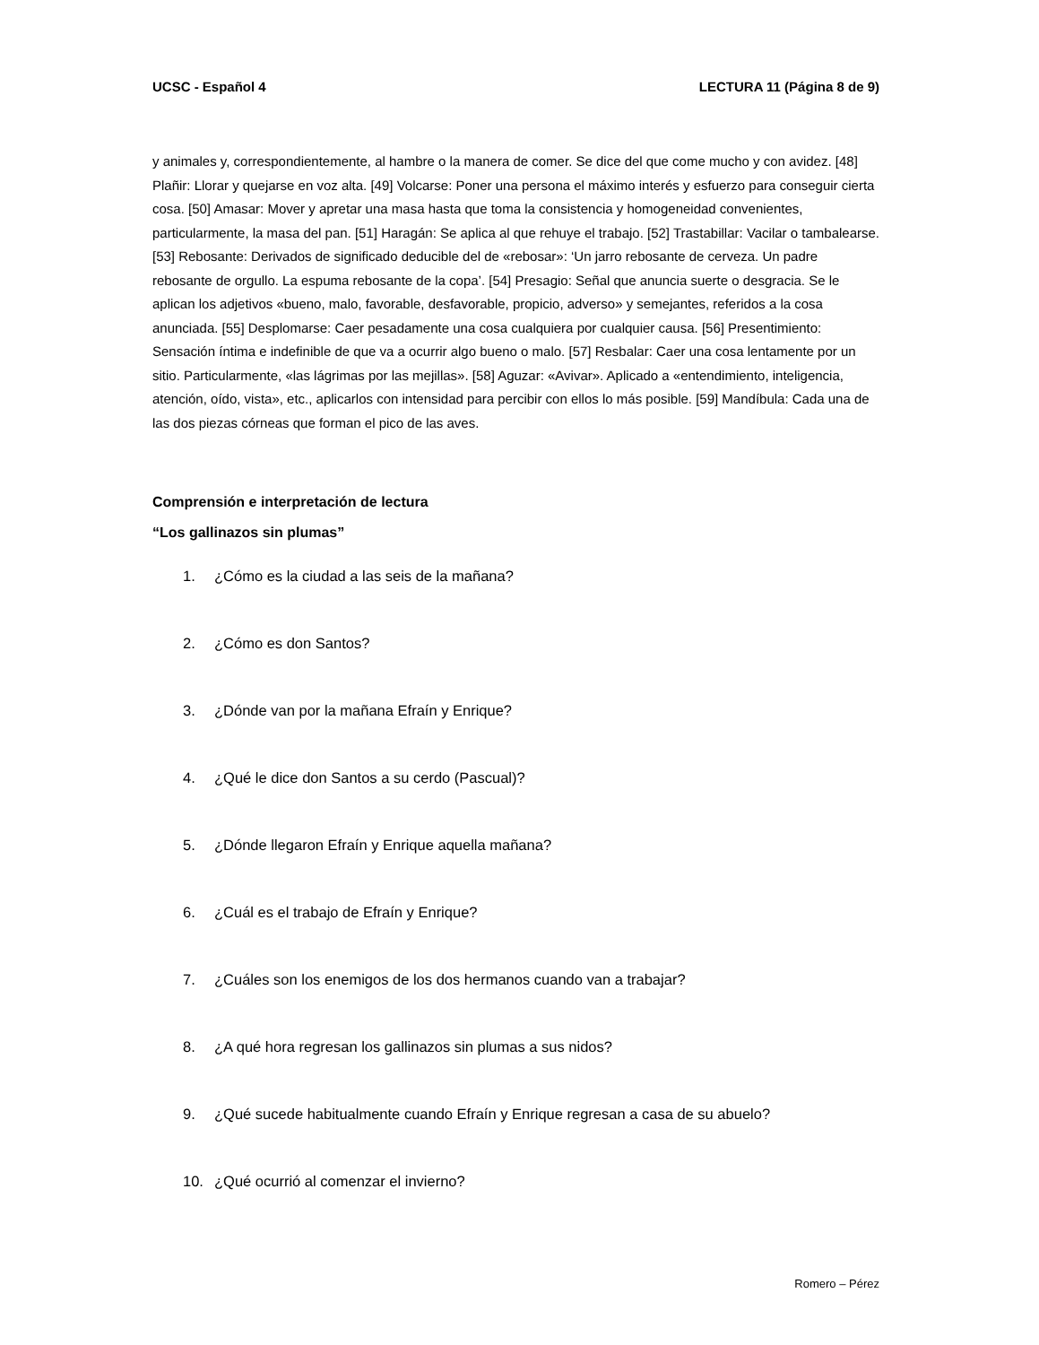UCSC - Español 4 LECTURA 11 (Página 8 de 9)
y animales y, correspondientemente, al hambre o la manera de comer. Se dice del que come mucho y con avidez. [48] Plañir: Llorar y quejarse en voz alta. [49] Volcarse: Poner una persona el máximo interés y esfuerzo para conseguir cierta cosa. [50] Amasar: Mover y apretar una masa hasta que toma la consistencia y homogeneidad convenientes, particularmente, la masa del pan. [51] Haragán: Se aplica al que rehuye el trabajo. [52] Trastabillar: Vacilar o tambalearse. [53] Rebosante: Derivados de significado deducible del de «rebosar»: ‘Un jarro rebosante de cerveza. Un padre rebosante de orgullo. La espuma rebosante de la copa’. [54] Presagio: Señal que anuncia suerte o desgracia. Se le aplican los adjetivos «bueno, malo, favorable, desfavorable, propicio, adverso» y semejantes, referidos a la cosa anunciada. [55] Desplomarse: Caer pesadamente una cosa cualquiera por cualquier causa. [56] Presentimiento: Sensación íntima e indefinible de que va a ocurrir algo bueno o malo. [57] Resbalar: Caer una cosa lentamente por un sitio. Particularmente, «las lágrimas por las mejillas». [58] Aguzar: «Avivar». Aplicado a «entendimiento, inteligencia, atención, oído, vista», etc., aplicarlos con intensidad para percibir con ellos lo más posible. [59] Mandíbula: Cada una de las dos piezas córneas que forman el pico de las aves.
Comprensión e interpretación de lectura
“Los gallinazos sin plumas”
1. ¿Cómo es la ciudad a las seis de la mañana?
2. ¿Cómo es don Santos?
3. ¿Dónde van por la mañana Efraín y Enrique?
4. ¿Qué le dice don Santos a su cerdo (Pascual)?
5. ¿Dónde llegaron Efraín y Enrique aquella mañana?
6. ¿Cuál es el trabajo de Efraín y Enrique?
7. ¿Cuáles son los enemigos de los dos hermanos cuando van a trabajar?
8. ¿A qué hora regresan los gallinazos sin plumas a sus nidos?
9. ¿Qué sucede habitualmente cuando Efraín y Enrique regresan a casa de su abuelo?
10. ¿Qué ocurrió al comenzar el invierno?
Romero – Pérez